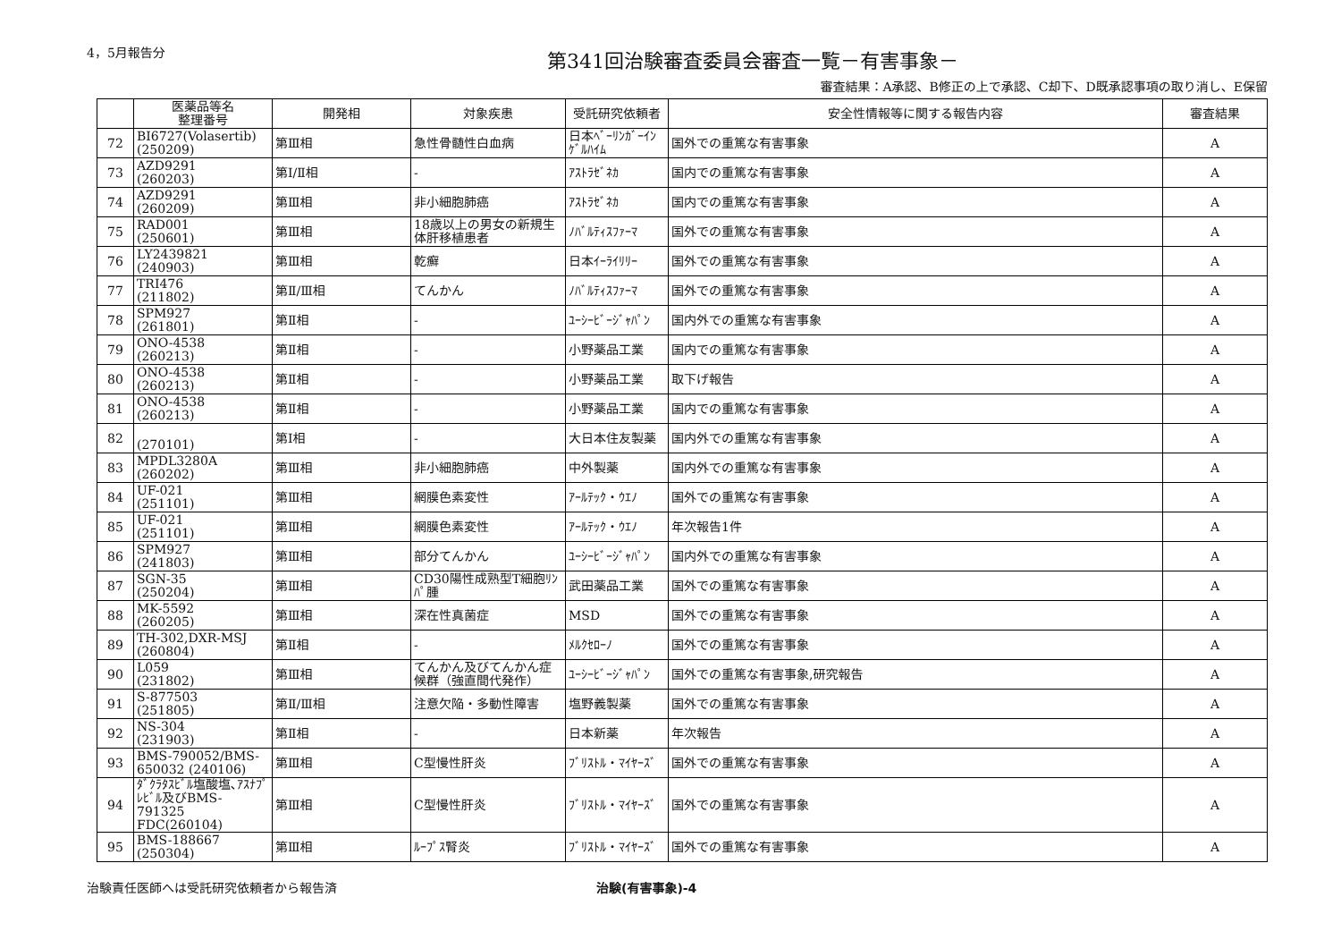4，5月報告分
第341回治験審査委員会審査一覧－有害事象－
審査結果：A承認、B修正の上で承認、C却下、D既承認事項の取り消し、E保留
| | 医薬品等名 整理番号 | 開発相 | 対象疾患 | 受託研究依頼者 | 安全性情報等に関する報告内容 | 審査結果 |
| --- | --- | --- | --- | --- | --- | --- |
| 72 | BI6727(Volasertib) (250209) | 第Ⅲ相 | 急性骨髄性白血病 | 日本ﾍﾞｰﾘﾝｶﾞｰｲﾝｹﾞﾙﾊｲﾑ | 国外での重篤な有害事象 | A |
| 73 | AZD9291 (260203) | 第Ⅰ/Ⅱ相 | - | ｱｽﾄﾗｾﾞﾈｶ | 国内での重篤な有害事象 | A |
| 74 | AZD9291 (260209) | 第Ⅲ相 | 非小細胞肺癌 | ｱｽﾄﾗｾﾞﾈｶ | 国内での重篤な有害事象 | A |
| 75 | RAD001 (250601) | 第Ⅲ相 | 18歳以上の男女の新規生体肝移植患者 | ﾉﾊﾞﾙﾃｨｽﾌｧｰﾏ | 国外での重篤な有害事象 | A |
| 76 | LY2439821 (240903) | 第Ⅲ相 | 乾癬 | 日本ｲｰﾗｲﾘﾘｰ | 国外での重篤な有害事象 | A |
| 77 | TRI476 (211802) | 第Ⅱ/Ⅲ相 | てんかん | ﾉﾊﾞﾙﾃｨｽﾌｧｰﾏ | 国外での重篤な有害事象 | A |
| 78 | SPM927 (261801) | 第Ⅱ相 | - | ﾕｰｼｰﾋﾞｰｼﾞｬﾊﾟﾝ | 国内外での重篤な有害事象 | A |
| 79 | ONO-4538 (260213) | 第Ⅱ相 | - | 小野薬品工業 | 国内での重篤な有害事象 | A |
| 80 | ONO-4538 (260213) | 第Ⅱ相 | - | 小野薬品工業 | 取下げ報告 | A |
| 81 | ONO-4538 (260213) | 第Ⅱ相 | - | 小野薬品工業 | 国内での重篤な有害事象 | A |
| 82 | (270101) | 第Ⅰ相 | - | 大日本住友製薬 | 国内外での重篤な有害事象 | A |
| 83 | MPDL3280A (260202) | 第Ⅲ相 | 非小細胞肺癌 | 中外製薬 | 国内外での重篤な有害事象 | A |
| 84 | UF-021 (251101) | 第Ⅲ相 | 網膜色素変性 | ｱｰﾙﾃｯｸ・ｳｴﾉ | 国外での重篤な有害事象 | A |
| 85 | UF-021 (251101) | 第Ⅲ相 | 網膜色素変性 | ｱｰﾙﾃｯｸ・ｳｴﾉ | 年次報告1件 | A |
| 86 | SPM927 (241803) | 第Ⅲ相 | 部分てんかん | ﾕｰｼｰﾋﾞｰｼﾞｬﾊﾟﾝ | 国内外での重篤な有害事象 | A |
| 87 | SGN-35 (250204) | 第Ⅲ相 | CD30陽性成熟型T細胞ﾘﾝﾊﾟ腫 | 武田薬品工業 | 国外での重篤な有害事象 | A |
| 88 | MK-5592 (260205) | 第Ⅲ相 | 深在性真菌症 | MSD | 国外での重篤な有害事象 | A |
| 89 | TH-302,DXR-MSJ (260804) | 第Ⅱ相 | - | ﾒﾙｸｾﾛｰﾉ | 国外での重篤な有害事象 | A |
| 90 | L059 (231802) | 第Ⅲ相 | てんかん及びてんかん症候群（強直間代発作） | ﾕｰｼｰﾋﾞｰｼﾞｬﾊﾟﾝ | 国外での重篤な有害事象,研究報告 | A |
| 91 | S-877503 (251805) | 第Ⅱ/Ⅲ相 | 注意欠陥・多動性障害 | 塩野義製薬 | 国外での重篤な有害事象 | A |
| 92 | NS-304 (231903) | 第Ⅱ相 | - | 日本新薬 | 年次報告 | A |
| 93 | BMS-790052/BMS-650032 (240106) | 第Ⅲ相 | C型慢性肝炎 | ﾌﾞﾘｽﾄﾙ・ﾏｲﾔｰｽﾞ | 国外での重篤な有害事象 | A |
| 94 | ﾀﾞｸﾗﾀｽﾋﾞﾙ塩酸塩､ｱｽﾅﾌﾟﾚﾋﾞﾙ及びBMS-791325 FDC(260104) | 第Ⅲ相 | C型慢性肝炎 | ﾌﾞﾘｽﾄﾙ・ﾏｲﾔｰｽﾞ | 国外での重篤な有害事象 | A |
| 95 | BMS-188667 (250304) | 第Ⅲ相 | ﾙｰﾌﾟｽ腎炎 | ﾌﾞﾘｽﾄﾙ・ﾏｲﾔｰｽﾞ | 国外での重篤な有害事象 | A |
治験責任医師へは受託研究依頼者から報告済
治験(有害事象)-4